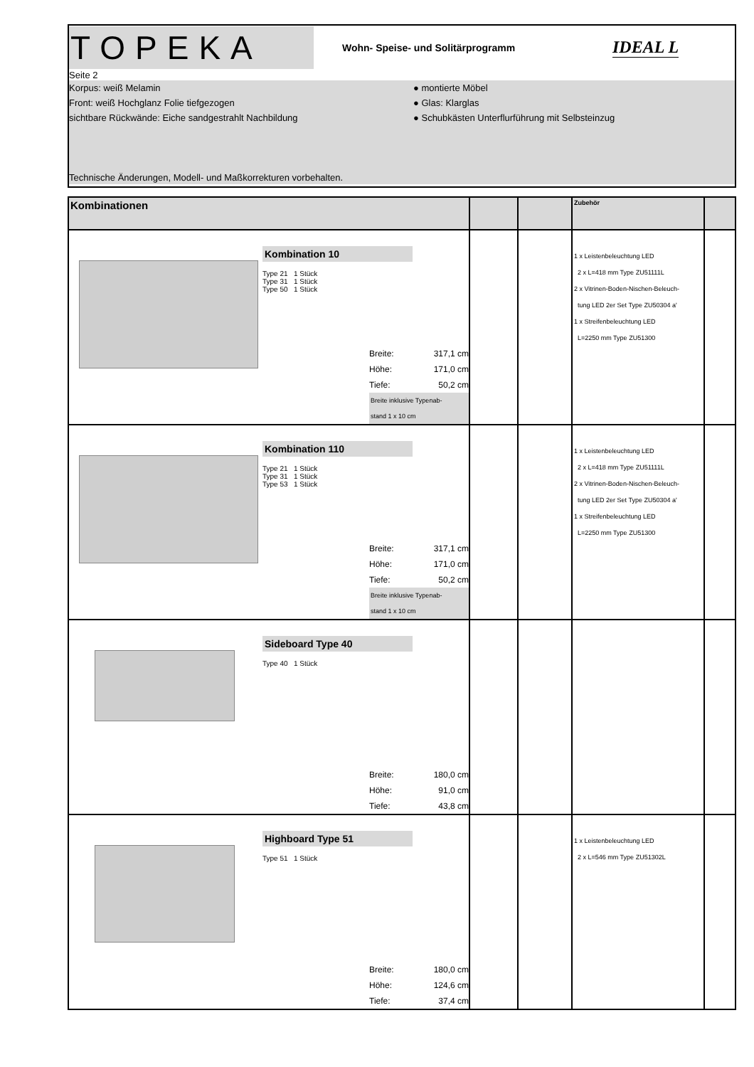TOPEKA
Wohn- Speise- und Solitärprogramm
IDEAL L
Seite 2
Korpus: weiß Melamin ● montierte Möbel
Front: weiß Hochglanz Folie tiefgezogen ● Glas: Klarglas
sichtbare Rückwände: Eiche sandgestrahlt Nachbildung ● Schubkästen Unterflurführung mit Selbsteinzug
Technische Änderungen, Modell- und Maßkorrekturen vorbehalten.
| Kombinationen | | | Zubehör | |
| --- | --- | --- | --- | --- |
| Kombination 10 Type 21 1 Stück Type 31 1 Stück Type 50 1 Stück Breite: 317,1 cm Höhe: 171,0 cm Tiefe: 50,2 cm Breite inklusive Typenab- stand 1 x 10 cm | | | 1 x Leistenbeleuchtung LED 2 x L=418 mm Type ZU51111L 2 x Vitrinen-Boden-Nischen-Beleuch- tung LED 2er Set Type ZU50304 a' 1 x Streifenbeleuchtung LED L=2250 mm Type ZU51300 | |
| Kombination 110 Type 21 1 Stück Type 31 1 Stück Type 53 1 Stück Breite: 317,1 cm Höhe: 171,0 cm Tiefe: 50,2 cm Breite inklusive Typenab- stand 1 x 10 cm | | | 1 x Leistenbeleuchtung LED 2 x L=418 mm Type ZU51111L 2 x Vitrinen-Boden-Nischen-Beleuch- tung LED 2er Set Type ZU50304 a' 1 x Streifenbeleuchtung LED L=2250 mm Type ZU51300 | |
| Sideboard Type 40 Type 40 1 Stück Breite: 180,0 cm Höhe: 91,0 cm Tiefe: 43,8 cm | | | | |
| Highboard Type 51 Type 51 1 Stück Breite: 180,0 cm Höhe: 124,6 cm Tiefe: 37,4 cm | | | 1 x Leistenbeleuchtung LED 2 x L=546 mm Type ZU51302L | |